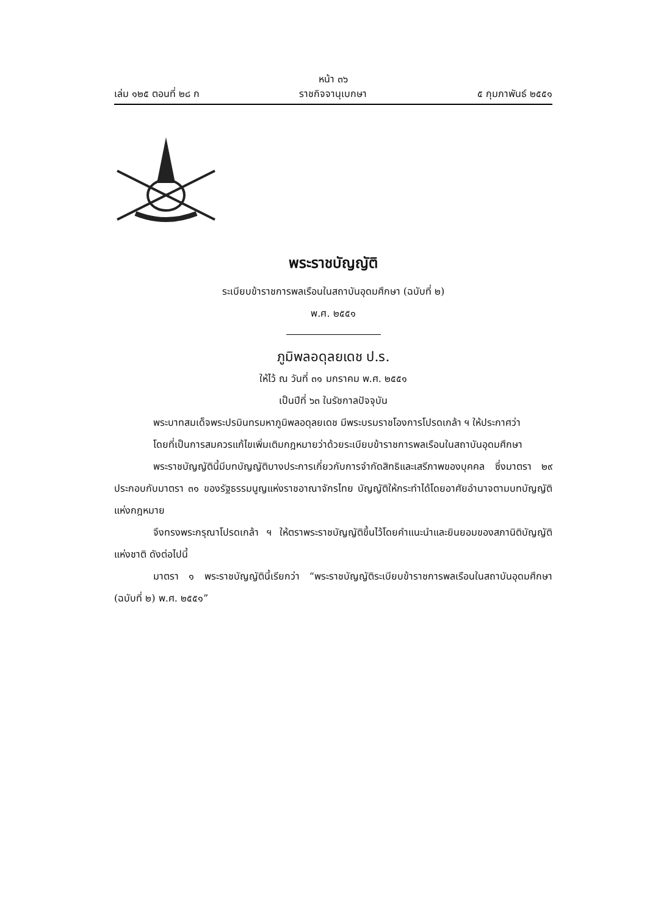เล่ม ๑๒๕ ตอนที่ ๒๘ ก
หน้า ๓๖
ราชกิจจานุเบกษา
๕ กุมภาพันธ์ ๒๕๕๑
พระราชบัญญัติ
ระเบียบข้าราชการพลเรือนในสถาบันอุดมศึกษา (ฉบับที่ ๒)
พ.ศ. ๒๕๕๑
ภูมิพลอดุลยเดช ป.ร.
ให้ไว้ ณ วันที่ ๓๑ มกราคม พ.ศ. ๒๕๕๑
เป็นปีที่ ๖๓ ในรัชกาลปัจจุบัน
พระบาทสมเด็จพระปรมินทรมหาภูมิพลอดุลยเดช มีพระบรมราชโองการโปรดเกล้า ฯ ให้ประกาศว่า
โดยที่เป็นการสมควรแก้ไขเพิ่มเติมกฎหมายว่าด้วยระเบียบข้าราชการพลเรือนในสถาบันอุดมศึกษา
พระราชบัญญัตินี้มีบทบัญญัติบางประการเกี่ยวกับการจำกัดสิทธิและเสรีภาพของบุคคล ซึ่งมาตรา ๒๙ ประกอบกับมาตรา ๓๑ ของรัฐธรรมนูญแห่งราชอาณาจักรไทย บัญญัติให้กระทำได้โดยอาศัยอำนาจตามบทบัญญัติแห่งกฎหมาย
จึงทรงพระกรุณาโปรดเกล้า ฯ ให้ตราพระราชบัญญัติขึ้นไว้โดยคำแนะนำและยินยอมของสภานิติบัญญัติแห่งชาติ ดังต่อไปนี้
มาตรา ๑ พระราชบัญญัตินี้เรียกว่า “พระราชบัญญัติระเบียบข้าราชการพลเรือนในสถาบันอุดมศึกษา (ฉบับที่ ๒) พ.ศ. ๒๕๕๑”